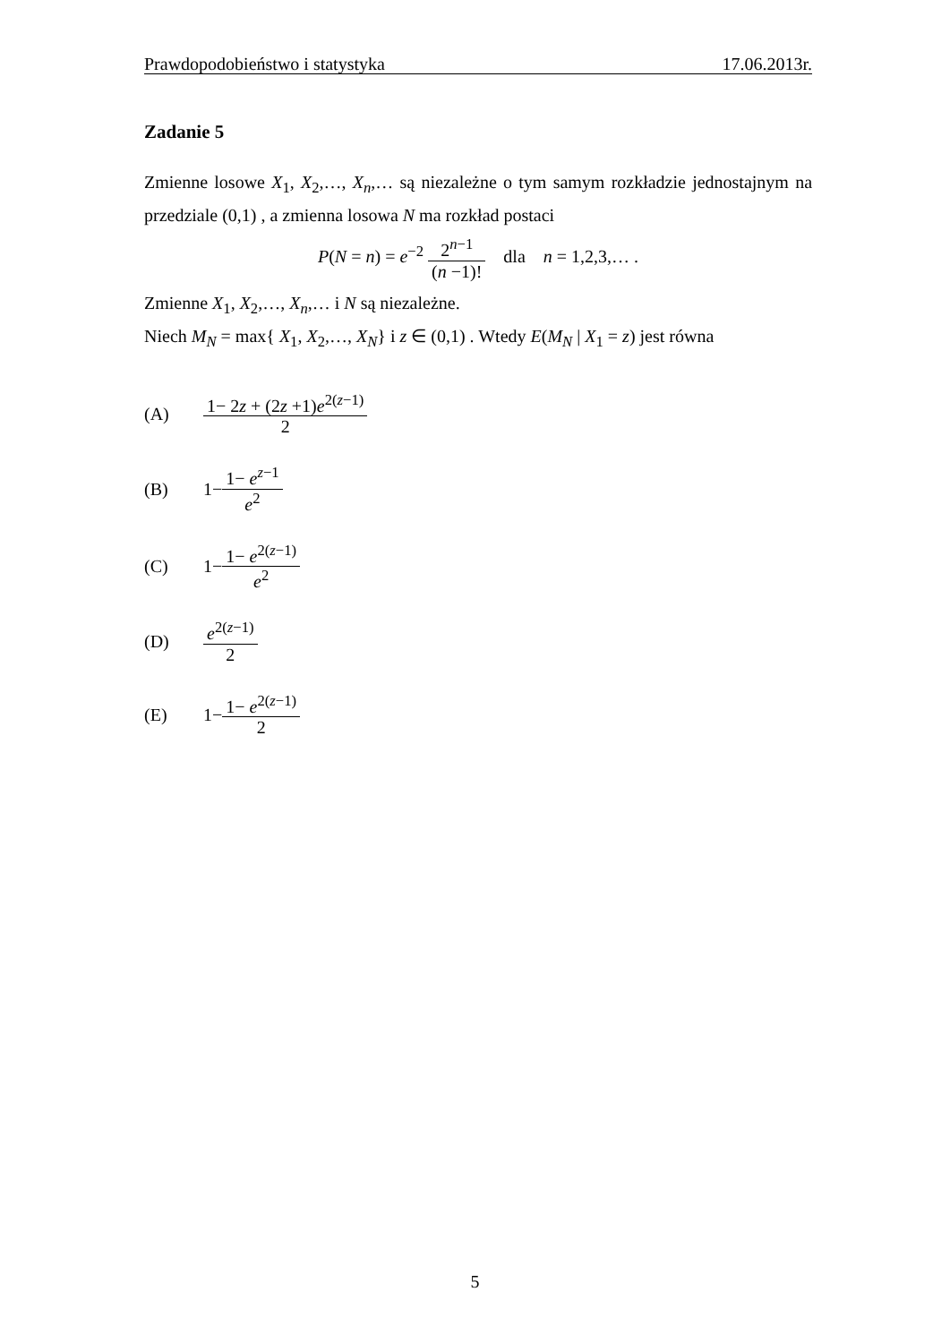Prawdopodobieństwo i statystyka 17.06.2013r.
Zadanie 5
Zmienne losowe X<sub>1</sub>, X<sub>2</sub>,…, X<sub>n</sub>,… są niezależne o tym samym rozkładzie jednostajnym na przedziale (0,1) , a zmienna losowa N ma rozkład postaci
P(N = n) = e<sup>−2</sup> 2<sup>n−1</sup> (n −1)! dla n = 1,2,3,… .
Zmienne X<sub>1</sub>, X<sub>2</sub>,…, X<sub>n</sub>,… i N są niezależne.
Niech M<sub>N</sub> = max{ X<sub>1</sub>, X<sub>2</sub>,…, X<sub>N</sub>} i z ∈ (0,1) . Wtedy E(M<sub>N</sub> | X<sub>1</sub> = z) jest równa
(A) 1− 2z + (2z +1)e<sup>2(z−1)</sup> 2
(B) 1− 1− e<sup>z−1</sup> e<sup>2</sup>
(C) 1− 1− e<sup>2(z−1)</sup> e<sup>2</sup>
(D) e<sup>2(z−1)</sup> 2
(E) 1− 1− e<sup>2(z−1)</sup> 2
5